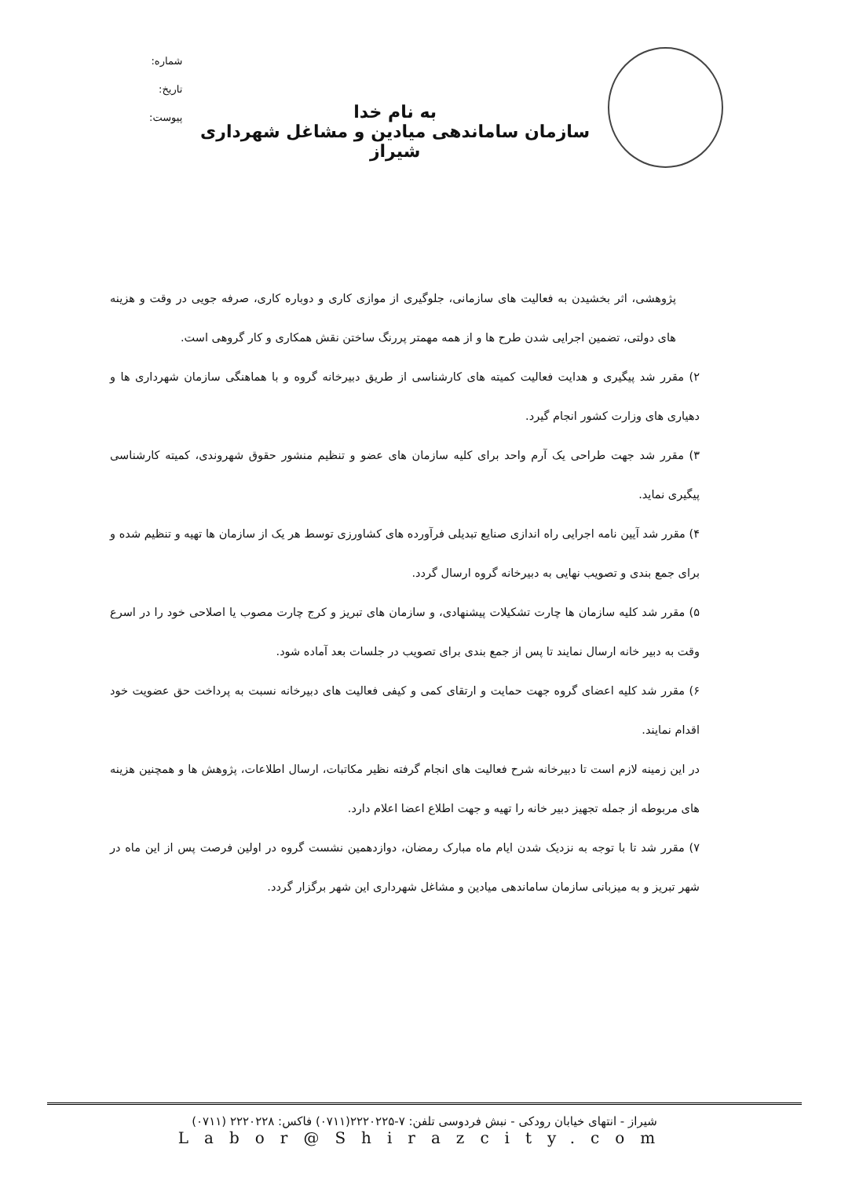به نام خدا
سازمان ساماندهی میادین و مشاغل شهرداری شیراز
شماره:
تاریخ:
پیوست:
پژوهشی، اثر بخشیدن به فعالیت های سازمانی، جلوگیری از موازی کاری و دوباره کاری، صرفه جویی در وقت و هزینه های دولتی، تضمین اجرایی شدن طرح ها و از همه مهمتر پررنگ ساختن نقش همکاری و کار گروهی است.
۲) مقرر شد پیگیری و هدایت فعالیت کمیته های کارشناسی از طریق دبیرخانه گروه و با هماهنگی سازمان شهرداری ها و دهیاری های وزارت کشور انجام گیرد.
۳) مقرر شد جهت طراحی یک آرم واحد برای کلیه سازمان های عضو و تنظیم منشور حقوق شهروندی، کمیته کارشناسی پیگیری نماید.
۴) مقرر شد آیین نامه اجرایی راه اندازی صنایع تبدیلی فرآورده های کشاورزی توسط هر یک از سازمان ها تهیه و تنظیم شده و برای جمع بندی و تصویب نهایی به دبیرخانه گروه ارسال گردد.
۵) مقرر شد کلیه سازمان ها چارت تشکیلات پیشنهادی، و سازمان های تبریز و کرج چارت مصوب یا اصلاحی خود را در اسرع وقت به دبیر خانه ارسال نمایند تا پس از جمع بندی برای تصویب در جلسات بعد آماده شود.
۶) مقرر شد کلیه اعضای گروه جهت حمایت و ارتقای کمی و کیفی فعالیت های دبیرخانه نسبت به پرداخت حق عضویت خود اقدام نمایند.
در این زمینه لازم است تا دبیرخانه شرح فعالیت های انجام گرفته نظیر مکاتبات، ارسال اطلاعات، پژوهش ها و همچنین هزینه های مربوطه از جمله تجهیز دبیر خانه را تهیه و جهت اطلاع اعضا اعلام دارد.
۷) مقرر شد تا با توجه به نزدیک شدن ایام ماه مبارک رمضان، دوازدهمین نشست گروه در اولین فرصت پس از این ماه در شهر تبریز و به میزبانی سازمان ساماندهی میادین و مشاغل شهرداری این شهر برگزار گردد.
شیراز - انتهای خیابان رودکی - نبش فردوسی تلفن: ۷-۲۲۲۰۲۲۵(۰۷۱۱) فاکس: ۲۲۲۰۲۲۸ (۰۷۱۱)
Labor@Shirazcity.com